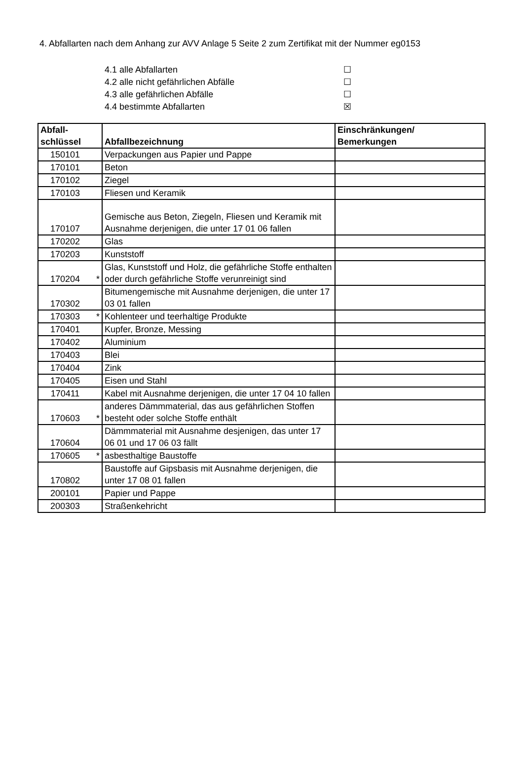4. Abfallarten nach dem Anhang zur AVV Anlage 5 Seite 2 zum Zertifikat mit der Nummer eg0153
4.1 alle Abfallarten ☐
4.2 alle nicht gefährlichen Abfälle ☐
4.3 alle gefährlichen Abfälle ☐
4.4 bestimmte Abfallarten ☒
| Abfall- schlüssel | Abfallbezeichnung | Einschränkungen/ Bemerkungen |
| --- | --- | --- |
| 150101 | Verpackungen aus Papier und Pappe | |
| 170101 | Beton | |
| 170102 | Ziegel | |
| 170103 | Fliesen und Keramik | |
| 170107 | Gemische aus Beton, Ziegeln, Fliesen und Keramik mit Ausnahme derjenigen, die unter 17 01 06 fallen | |
| 170202 | Glas | |
| 170203 | Kunststoff | |
| 170204 * | Glas, Kunststoff und Holz, die gefährliche Stoffe enthalten oder durch gefährliche Stoffe verunreinigt sind | |
| 170302 | Bitumengemische mit Ausnahme derjenigen, die unter 17 03 01 fallen | |
| 170303 * | Kohlenteer und teerhaltige Produkte | |
| 170401 | Kupfer, Bronze, Messing | |
| 170402 | Aluminium | |
| 170403 | Blei | |
| 170404 | Zink | |
| 170405 | Eisen und Stahl | |
| 170411 | Kabel mit Ausnahme derjenigen, die unter 17 04 10 fallen | |
| 170603 * | anderes Dämmmaterial, das aus gefährlichen Stoffen besteht oder solche Stoffe enthält | |
| 170604 | Dämmmaterial mit Ausnahme desjenigen, das unter 17 06 01 und 17 06 03 fällt | |
| 170605 * | asbesthaltige Baustoffe | |
| 170802 | Baustoffe auf Gipsbasis mit Ausnahme derjenigen, die unter 17 08 01 fallen | |
| 200101 | Papier und Pappe | |
| 200303 | Straßenkehricht | |